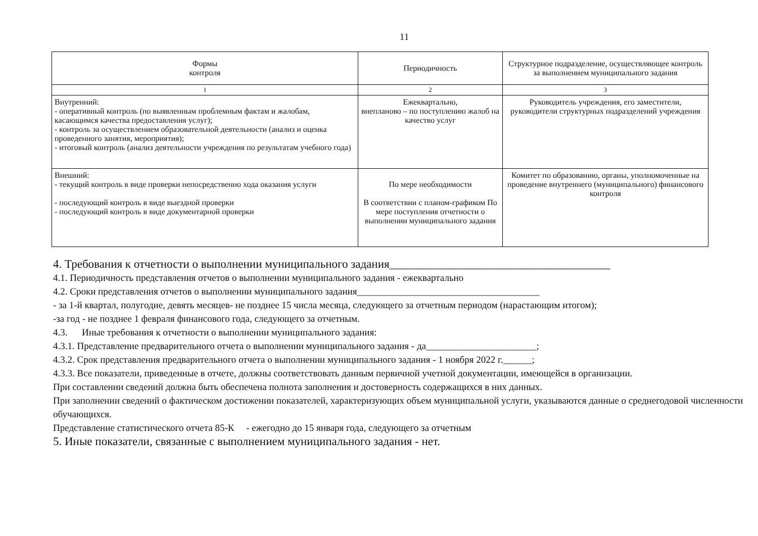11
| Формы контроля | Периодичность | Структурное подразделение, осуществляющее контроль за выполнением муниципального задания |
| --- | --- | --- |
| 1 | 2 | 3 |
| Внутренний: - оперативный контроль (по выявленным проблемным фактам и жалобам, касающимся качества предоставления услуг); - контроль за осуществлением образовательной деятельности (анализ и оценка проведенного занятия, мероприятия); - итоговый контроль (анализ деятельности учреждения по результатам учебного года) | Ежеквартально, внепланово – по поступлению жалоб на качество услуг | Руководитель учреждения, его заместители, руководители структурных подразделений учреждения |
| Внешний: - текущий контроль в виде проверки непосредственно хода оказания услуги - последующий контроль в виде выездной проверки - последующий контроль в виде документарной проверки | По мере необходимости В соответствии с планом-графиком По мере поступления отчетности о выполнении муниципального задания | Комитет по образованию, органы, уполномоченные на проведение внутреннего (муниципального) финансового контроля |
4. Требования к отчетности о выполнении муниципального задания______________________________________
4.1. Периодичность представления отчетов о выполнении муниципального задания - ежеквартально
4.2. Сроки представления отчетов о выполнении муниципального задания______________________________________
- за 1-й квартал, полугодие, девять месяцев- не позднее 15 числа месяца, следующего за отчетным периодом (нарастающим итогом);
-за год - не позднее 1 февраля финансового года, следующего за отчетным.
4.3. Иные требования к отчетности о выполнении муниципального задания:
4.3.1. Представление предварительного отчета о выполнении муниципального задания - да_______________________;
4.3.2. Срок представления предварительного отчета о выполнении муниципального задания - 1 ноября 2022 г.______;
4.3.3. Все показатели, приведенные в отчете, должны соответствовать данным первичной учетной документации, имеющейся в организации.
При составлении сведений должна быть обеспечена полнота заполнения и достоверность содержащихся в них данных.
При заполнении сведений о фактическом достижении показателей, характеризующих объем муниципальной услуги, указываются данные о среднегодовой численности обучающихся.
Представление статистического отчета 85-К - ежегодно до 15 января года, следующего за отчетным
5. Иные показатели, связанные с выполнением муниципального задания - нет.